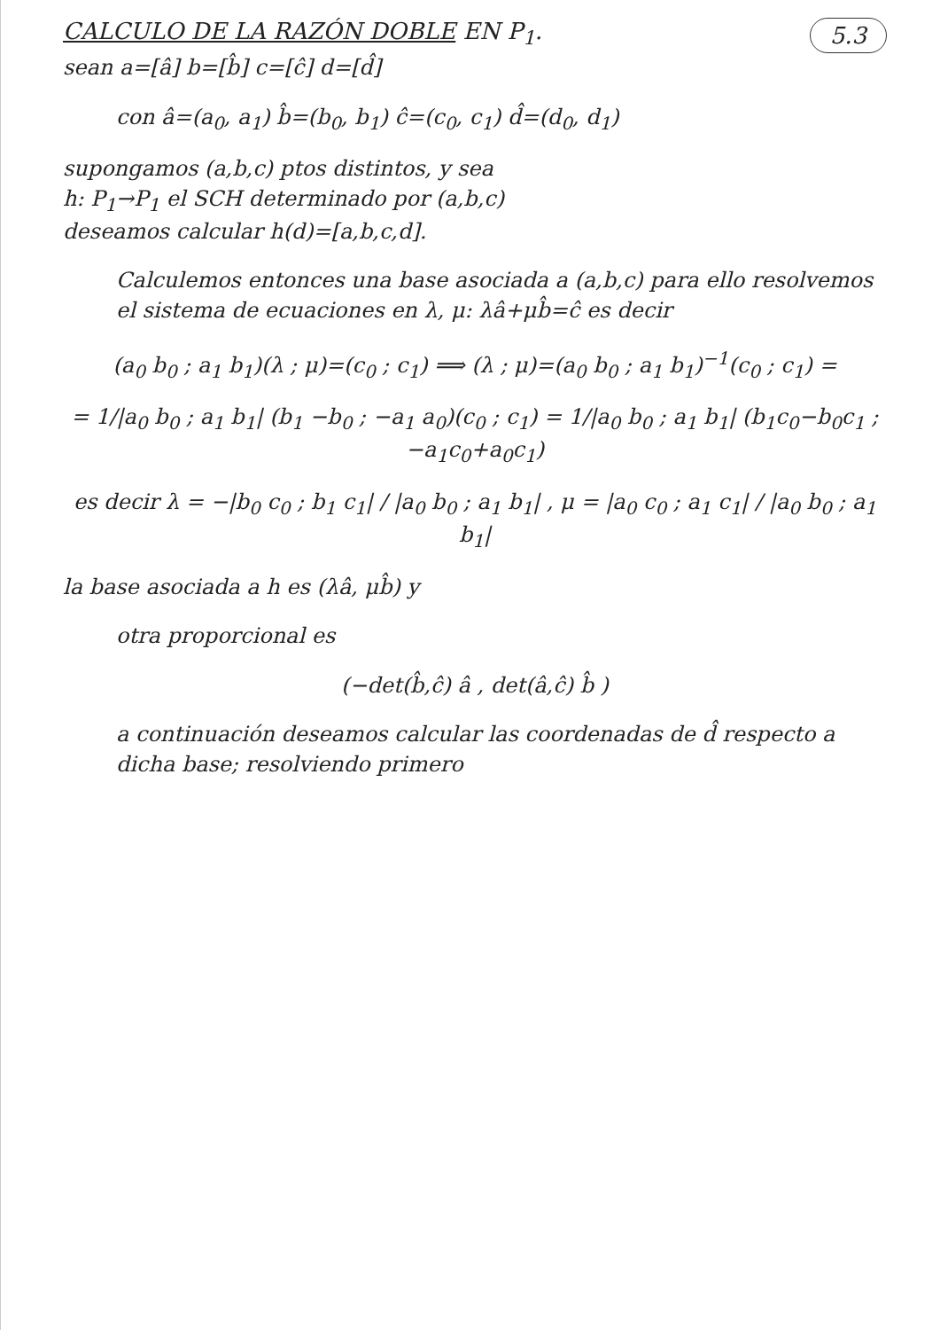CALCULO DE LA RAZÓN DOBLE EN P<sub>1</sub>. 5.3
sean a=[â] b=[b̂] c=[ĉ] d=[d̂]
con â=(a<sub>0</sub>, a<sub>1</sub>) b̂=(b<sub>0</sub>, b<sub>1</sub>) ĉ=(c<sub>0</sub>, c<sub>1</sub>) d̂=(d<sub>0</sub>, d<sub>1</sub>)
supongamos (a,b,c) ptos distintos, y sea
h: P<sub>1</sub>→P<sub>1</sub> el SCH determinado por (a,b,c)
deseamos calcular h(d)=[a,b,c,d].
Calculemos entonces una base asociada a (a,b,c) para ello resolvemos el sistema de ecuaciones en λ, μ: λâ+μb̂=ĉ es decir
(a<sub>0</sub> b<sub>0</sub> ; a<sub>1</sub> b<sub>1</sub>)(λ ; μ)=(c<sub>0</sub> ; c<sub>1</sub>) ⟹ (λ ; μ)=(a<sub>0</sub> b<sub>0</sub> ; a<sub>1</sub> b<sub>1</sub>)<sup>−1</sup>(c<sub>0</sub> ; c<sub>1</sub>) =
= 1/|a<sub>0</sub> b<sub>0</sub> ; a<sub>1</sub> b<sub>1</sub>| (b<sub>1</sub> −b<sub>0</sub> ; −a<sub>1</sub> a<sub>0</sub>)(c<sub>0</sub> ; c<sub>1</sub>) = 1/|a<sub>0</sub> b<sub>0</sub> ; a<sub>1</sub> b<sub>1</sub>| (b<sub>1</sub>c<sub>0</sub>−b<sub>0</sub>c<sub>1</sub> ; −a<sub>1</sub>c<sub>0</sub>+a<sub>0</sub>c<sub>1</sub>)
es decir λ = −|b<sub>0</sub> c<sub>0</sub> ; b<sub>1</sub> c<sub>1</sub>| / |a<sub>0</sub> b<sub>0</sub> ; a<sub>1</sub> b<sub>1</sub>| , μ = |a<sub>0</sub> c<sub>0</sub> ; a<sub>1</sub> c<sub>1</sub>| / |a<sub>0</sub> b<sub>0</sub> ; a<sub>1</sub> b<sub>1</sub>|
la base asociada a h es (λâ, μb̂) y
otra proporcional es
(−det(b̂,ĉ) â , det(â,ĉ) b̂ )
a continuación deseamos calcular las coordenadas de d̂ respecto a dicha base; resolviendo primero